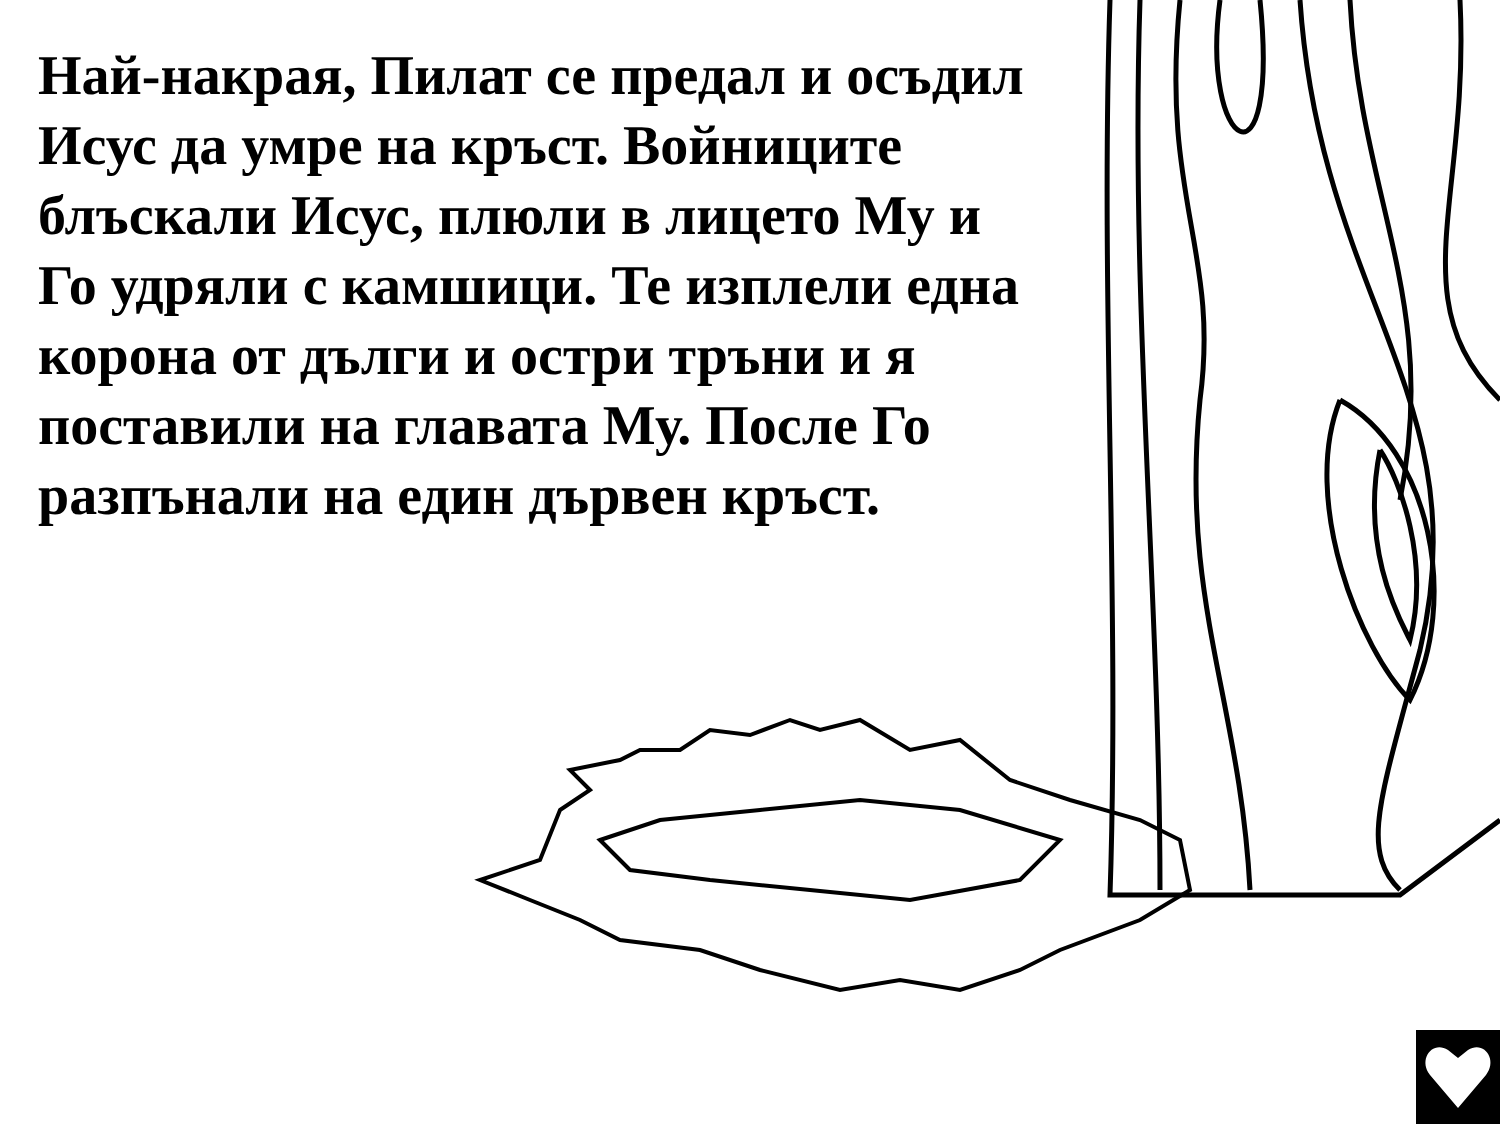Най-накрая, Пилат се предал и осъдил Исус да умре на кръст. Войниците блъскали Исус, плюли в лицето Му и Го удряли с камшици. Те изплели една корона от дълги и остри тръни и я поставили на главата Му. После Го разпънали на един дървен кръст.